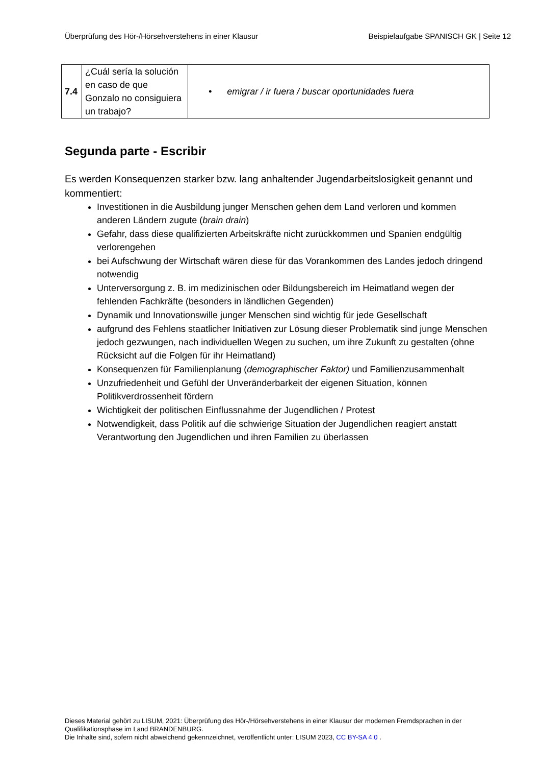Überprüfung des Hör-/Hörsehverstehens in einer Klausur Beispielaufgabe SPANISCH GK | Seite 12
| 7.4 | ¿Cuál sería la solución en caso de que Gonzalo no consiguiera un trabajo? | • emigrar / ir fuera / buscar oportunidades fuera |
Segunda parte - Escribir
Es werden Konsequenzen starker bzw. lang anhaltender Jugendarbeitslosigkeit genannt und kommentiert:
Investitionen in die Ausbildung junger Menschen gehen dem Land verloren und kommen anderen Ländern zugute (brain drain)
Gefahr, dass diese qualifizierten Arbeitskräfte nicht zurückkommen und Spanien endgültig verlorengehen
bei Aufschwung der Wirtschaft wären diese für das Vorankommen des Landes jedoch dringend notwendig
Unterversorgung z. B. im medizinischen oder Bildungsbereich im Heimatland wegen der fehlenden Fachkräfte (besonders in ländlichen Gegenden)
Dynamik und Innovationswille junger Menschen sind wichtig für jede Gesellschaft
aufgrund des Fehlens staatlicher Initiativen zur Lösung dieser Problematik sind junge Menschen jedoch gezwungen, nach individuellen Wegen zu suchen, um ihre Zukunft zu gestalten (ohne Rücksicht auf die Folgen für ihr Heimatland)
Konsequenzen für Familienplanung (demographischer Faktor) und Familienzusammenhalt
Unzufriedenheit und Gefühl der Unveränderbarkeit der eigenen Situation, können Politikverdrossenheit fördern
Wichtigkeit der politischen Einflussnahme der Jugendlichen / Protest
Notwendigkeit, dass Politik auf die schwierige Situation der Jugendlichen reagiert anstatt Verantwortung den Jugendlichen und ihren Familien zu überlassen
Dieses Material gehört zu LISUM, 2021: Überprüfung des Hör-/Hörsehverstehens in einer Klausur der modernen Fremdsprachen in der Qualifikationsphase im Land BRANDENBURG.
Die Inhalte sind, sofern nicht abweichend gekennzeichnet, veröffentlicht unter: LISUM 2023, CC BY-SA 4.0 .